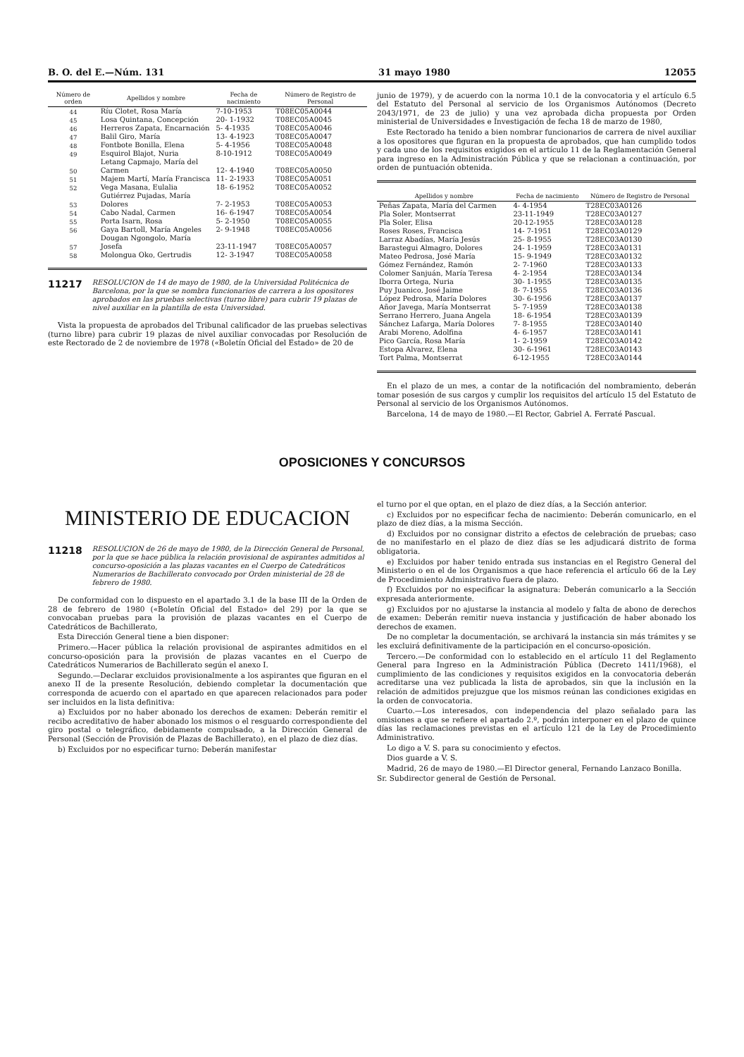B. O. del E.—Núm. 131 31 mayo 1980 12055
| Número de orden | Apellidos y nombre | Fecha de nacimiento | Número de Registro de Personal |
| --- | --- | --- | --- |
| 44 | Ríu Clotet, Rosa María | 7-10-1953 | T08EC05A0044 |
| 45 | Losa Quintana, Concepción | 20- 1-1932 | T08EC05A0045 |
| 46 | Herreros Zapata, Encarnación | 5- 4-1935 | T08EC05A0046 |
| 47 | Balil Giro, María | 13- 4-1923 | T08EC05A0047 |
| 48 | Fontbote Bonilla, Elena | 5- 4-1956 | T08EC05A0048 |
| 49 | Esquirol Blajot, Nuria | 8-10-1912 | T08EC05A0049 |
| 50 | Letang Capmajo, María del Carmen | 12- 4-1940 | T08EC05A0050 |
| 51 | Majem Martí, María Francisca | 11- 2-1933 | T08EC05A0051 |
| 52 | Vega Masana, Eulalia | 18- 6-1952 | T08EC05A0052 |
| 53 | Gutiérrez Pujadas, María Dolores | 7- 2-1953 | T08EC05A0053 |
| 54 | Cabo Nadal, Carmen | 16- 6-1947 | T08EC05A0054 |
| 55 | Porta Isarn, Rosa | 5- 2-1950 | T08EC05A0055 |
| 56 | Gaya Bartoll, María Angeles | 2- 9-1948 | T08EC05A0056 |
| 57 | Dougan Ngongolo, María Josefa | 23-11-1947 | T08EC05A0057 |
| 58 | Molongua Oko, Gertrudis | 12- 3-1947 | T08EC05A0058 |
11217 RESOLUCION de 14 de mayo de 1980, de la Universidad Politécnica de Barcelona, por la que se nombra funcionarios de carrera a los opositores aprobados en las pruebas selectivas (turno libre) para cubrir 19 plazas de nivel auxiliar en la plantilla de esta Universidad.
Vista la propuesta de aprobados del Tribunal calificador de las pruebas selectivas (turno libre) para cubrir 19 plazas de nivel auxiliar convocadas por Resolución de este Rectorado de 2 de noviembre de 1978 («Boletín Oficial del Estado» de 20 de
junio de 1979), y de acuerdo con la norma 10.1 de la convocatoria y el artículo 6.5 del Estatuto del Personal al servicio de los Organismos Autónomos (Decreto 2043/1971, de 23 de julio) y una vez aprobada dicha propuesta por Orden ministerial de Universidades e Investigación de fecha 18 de marzo de 1980,
Este Rectorado ha tenido a bien nombrar funcionarios de carrera de nivel auxiliar a los opositores que figuran en la propuesta de aprobados, que han cumplido todos y cada uno de los requisitos exigidos en el artículo 11 de la Reglamentación General para ingreso en la Administración Pública y que se relacionan a continuación, por orden de puntuación obtenida.
| Apellidos y nombre | Fecha de nacimiento | Número de Registro de Personal |
| --- | --- | --- |
| Peñas Zapata, María del Carmen | 4- 4-1954 | T28EC03A0126 |
| Pla Soler, Montserrat | 23-11-1949 | T28EC03A0127 |
| Pla Soler, Elisa | 20-12-1955 | T28EC03A0128 |
| Roses Roses, Francisca | 14- 7-1951 | T28EC03A0129 |
| Larraz Abadías, María Jesús | 25- 8-1955 | T28EC03A0130 |
| Barastegui Almagro, Dolores | 24- 1-1959 | T28EC03A0131 |
| Mateo Pedrosa, José María | 15- 9-1949 | T28EC03A0132 |
| Gómez Fernández, Ramón | 2- 7-1960 | T28EC03A0133 |
| Colomer Sanjuán, María Teresa | 4- 2-1954 | T28EC03A0134 |
| Iborra Ortega, Nuria | 30- 1-1955 | T28EC03A0135 |
| Puy Juanico, José Jaime | 8- 7-1955 | T28EC03A0136 |
| López Pedrosa, María Dolores | 30- 6-1956 | T28EC03A0137 |
| Añor Javega, María Montserrat | 5- 7-1959 | T28EC03A0138 |
| Serrano Herrero, Juana Angela | 18- 6-1954 | T28EC03A0139 |
| Sánchez Lafarga, María Dolores | 7- 8-1955 | T28EC03A0140 |
| Arabi Moreno, Adolfina | 4- 6-1957 | T28EC03A0141 |
| Pico García, Rosa María | 1- 2-1959 | T28EC03A0142 |
| Estopa Alvarez, Elena | 30- 6-1961 | T28EC03A0143 |
| Tort Palma, Montserrat | 6-12-1955 | T28EC03A0144 |
En el plazo de un mes, a contar de la notificación del nombramiento, deberán tomar posesión de sus cargos y cumplir los requisitos del artículo 15 del Estatuto de Personal al servicio de los Organismos Autónomos.
Barcelona, 14 de mayo de 1980.—El Rector, Gabriel A. Ferraté Pascual.
OPOSICIONES Y CONCURSOS
MINISTERIO DE EDUCACION
11218 RESOLUCION de 26 de mayo de 1980, de la Dirección General de Personal, por la que se hace pública la relación provisional de aspirantes admitidos al concurso-oposición a las plazas vacantes en el Cuerpo de Catedráticos Numerarios de Bachillerato convocado por Orden ministerial de 28 de febrero de 1980.
De conformidad con lo dispuesto en el apartado 3.1 de la base III de la Orden de 28 de febrero de 1980 («Boletín Oficial del Estado» del 29) por la que se convocaban pruebas para la provisión de plazas vacantes en el Cuerpo de Catedráticos de Bachillerato,
Esta Dirección General tiene a bien disponer:
Primero.—Hacer pública la relación provisional de aspirantes admitidos en el concurso-oposición para la provisión de plazas vacantes en el Cuerpo de Catedráticos Numerarios de Bachillerato según el anexo I.
Segundo.—Declarar excluidos provisionalmente a los aspirantes que figuran en el anexo II de la presente Resolución, debiendo completar la documentación que corresponda de acuerdo con el apartado en que aparecen relacionados para poder ser incluidos en la lista definitiva:
a) Excluidos por no haber abonado los derechos de examen: Deberán remitir el recibo acreditativo de haber abonado los mismos o el resguardo correspondiente del giro postal o telegráfico, debidamente compulsado, a la Dirección General de Personal (Sección de Provisión de Plazas de Bachillerato), en el plazo de diez días.
b) Excluidos por no especificar turno: Deberán manifestar
el turno por el que optan, en el plazo de diez días, a la Sección anterior.
c) Excluidos por no especificar fecha de nacimiento: Deberán comunicarlo, en el plazo de diez días, a la misma Sección.
d) Excluidos por no consignar distrito a efectos de celebración de pruebas; caso de no manifestarlo en el plazo de diez días se les adjudicará distrito de forma obligatoria.
e) Excluidos por haber tenido entrada sus instancias en el Registro General del Ministerio o en el de los Organismos a que hace referencia el artículo 66 de la Ley de Procedimiento Administrativo fuera de plazo.
f) Excluidos por no especificar la asignatura: Deberán comunicarlo a la Sección expresada anteriormente.
g) Excluidos por no ajustarse la instancia al modelo y falta de abono de derechos de examen: Deberán remitir nueva instancia y justificación de haber abonado los derechos de examen.
De no completar la documentación, se archivará la instancia sin más trámites y se les excluirá definitivamente de la participación en el concurso-oposición.
Tercero.—De conformidad con lo establecido en el artículo 11 del Reglamento General para Ingreso en la Administración Pública (Decreto 1411/1968), el cumplimiento de las condiciones y requisitos exigidos en la convocatoria deberán acreditarse una vez publicada la lista de aprobados, sin que la inclusión en la relación de admitidos prejuzgue que los mismos reúnan las condiciones exigidas en la orden de convocatoria.
Cuarto.—Los interesados, con independencia del plazo señalado para las omisiones a que se refiere el apartado 2.º, podrán interponer en el plazo de quince días las reclamaciones previstas en el artículo 121 de la Ley de Procedimiento Administrativo.
Lo digo a V. S. para su conocimiento y efectos.
Dios guarde a V. S.
Madrid, 26 de mayo de 1980.—El Director general, Fernando Lanzaco Bonilla.
Sr. Subdirector general de Gestión de Personal.